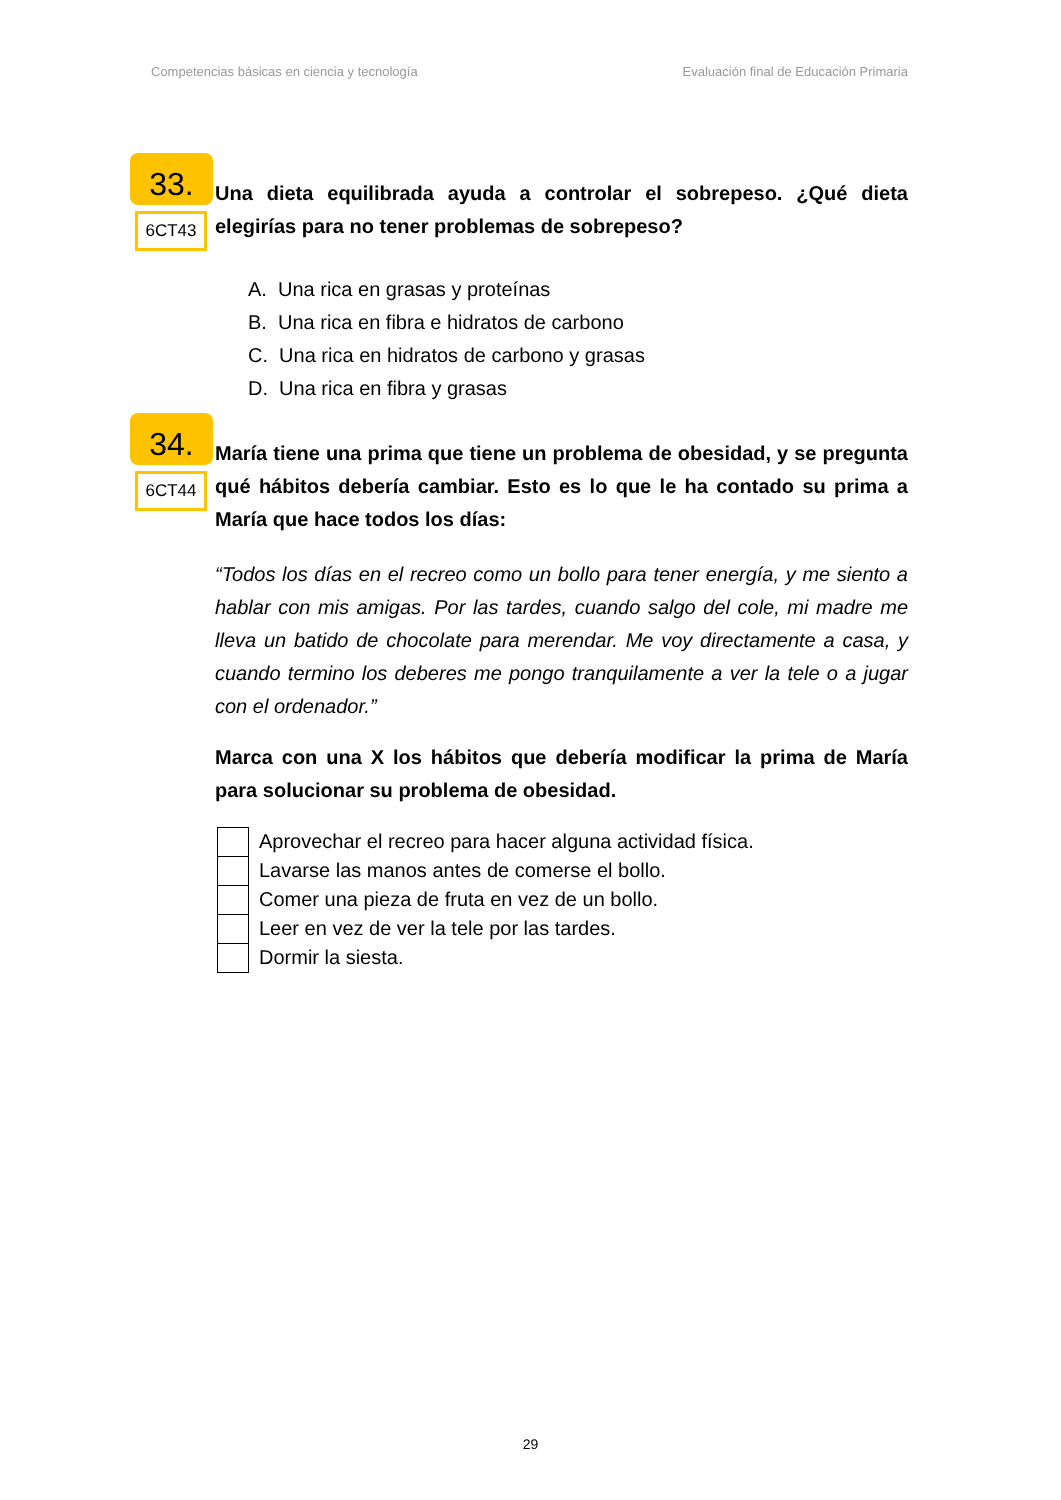Competencias básicas en ciencia y tecnología Evaluación final de Educación Primaria
33.
6CT43
Una dieta equilibrada ayuda a controlar el sobrepeso. ¿Qué dieta elegirías para no tener problemas de sobrepeso?
A. Una rica en grasas y proteínas
B. Una rica en fibra e hidratos de carbono
C. Una rica en hidratos de carbono y grasas
D. Una rica en fibra y grasas
34.
6CT44
María tiene una prima que tiene un problema de obesidad, y se pregunta qué hábitos debería cambiar. Esto es lo que le ha contado su prima a María que hace todos los días:
“Todos los días en el recreo como un bollo para tener energía, y me siento a hablar con mis amigas. Por las tardes, cuando salgo del cole, mi madre me lleva un batido de chocolate para merendar. Me voy directamente a casa, y cuando termino los deberes me pongo tranquilamente a ver la tele o a jugar con el ordenador.”
Marca con una X los hábitos que debería modificar la prima de María para solucionar su problema de obesidad.
Aprovechar el recreo para hacer alguna actividad física.
Lavarse las manos antes de comerse el bollo.
Comer una pieza de fruta en vez de un bollo.
Leer en vez de ver la tele por las tardes.
Dormir la siesta.
29